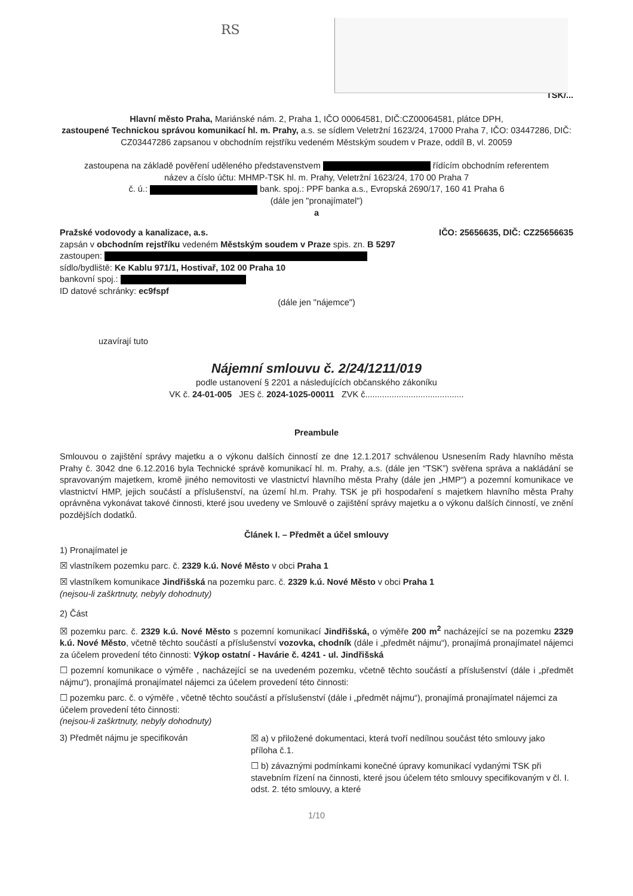RS
TSK/...
Hlavní město Praha, Mariánské nám. 2, Praha 1, IČO 00064581, DIČ:CZ00064581, plátce DPH,
zastoupené Technickou správou komunikací hl. m. Prahy, a.s. se sídlem Veletržní 1623/24, 17000 Praha 7, IČO: 03447286, DIČ: CZ03447286 zapsanou v obchodním rejstříku vedeném Městským soudem v Praze, oddíl B, vl. 20059
zastoupena na základě pověření uděleného představenstvem řídícím obchodním referentem
název a číslo účtu: MHMP-TSK hl. m. Prahy, Veletržní 1623/24, 170 00 Praha 7
č. ú.: bank. spoj.: PPF banka a.s., Evropská 2690/17, 160 41 Praha 6
(dále jen "pronajímatel")
a
Pražské vodovody a kanalizace, a.s. IČO: 25656635, DIČ: CZ25656635
zapsán v obchodním rejstříku vedeném Městským soudem v Praze spis. zn. B 5297
zastoupen:
sídlo/bydliště: Ke Kablu 971/1, Hostivař, 102 00 Praha 10
bankovní spoj.:
ID datové schránky: ec9fspf
(dále jen "nájemce")
uzavírají tuto
Nájemní smlouvu č. 2/24/1211/019
podle ustanovení § 2201 a následujících občanského zákoníku
VK č. 24-01-005 JES č. 2024-1025-00011 ZVK č.........................................
Preambule
Smlouvou o zajištění správy majetku a o výkonu dalších činností ze dne 12.1.2017 schválenou Usnesením Rady hlavního města Prahy č. 3042 dne 6.12.2016 byla Technické správě komunikací hl. m. Prahy, a.s. (dále jen “TSK”) svěřena správa a nakládání se spravovaným majetkem, kromě jiného nemovitosti ve vlastnictví hlavního města Prahy (dále jen „HMP“) a pozemní komunikace ve vlastnictví HMP, jejich součástí a příslušenství, na území hl.m. Prahy. TSK je při hospodaření s majetkem hlavního města Prahy oprávněna vykonávat takové činnosti, které jsou uvedeny ve Smlouvě o zajištění správy majetku a o výkonu dalších činností, ve znění pozdějších dodatků.
Článek I. – Předmět a účel smlouvy
1) Pronajímatel je
☒ vlastníkem pozemku parc. č. 2329 k.ú. Nové Město v obci Praha 1
☒ vlastníkem komunikace Jindřišská na pozemku parc. č. 2329 k.ú. Nové Město v obci Praha 1
(nejsou-li zaškrtnuty, nebyly dohodnuty)
2) Část
☒ pozemku parc. č. 2329 k.ú. Nové Město s pozemní komunikací Jindřišská, o výměře 200 m<sup>2</sup> nacházející se na pozemku 2329 k.ú. Nové Město, včetně těchto součástí a příslušenství vozovka, chodník (dále i „předmět nájmu“), pronajímá pronajímatel nájemci za účelem provedení této činnosti: Výkop ostatní - Havárie č. 4241 - ul. Jindřišská
☐ pozemní komunikace o výměře , nacházející se na uvedeném pozemku, včetně těchto součástí a příslušenství (dále i „předmět nájmu“), pronajímá pronajímatel nájemci za účelem provedení této činnosti:
☐ pozemku parc. č. o výměře , včetně těchto součástí a příslušenství (dále i „předmět nájmu“), pronajímá pronajímatel nájemci za účelem provedení této činnosti:
(nejsou-li zaškrtnuty, nebyly dohodnuty)
3) Předmět nájmu je specifikován ☒ a) v přiložené dokumentaci, která tvoří nedílnou součást této smlouvy jako příloha č.1.
☐ b) závaznými podmínkami konečné úpravy komunikací vydanými TSK při stavebním řízení na činnosti, které jsou účelem této smlouvy specifikovaným v čl. I. odst. 2. této smlouvy, a které
1/10